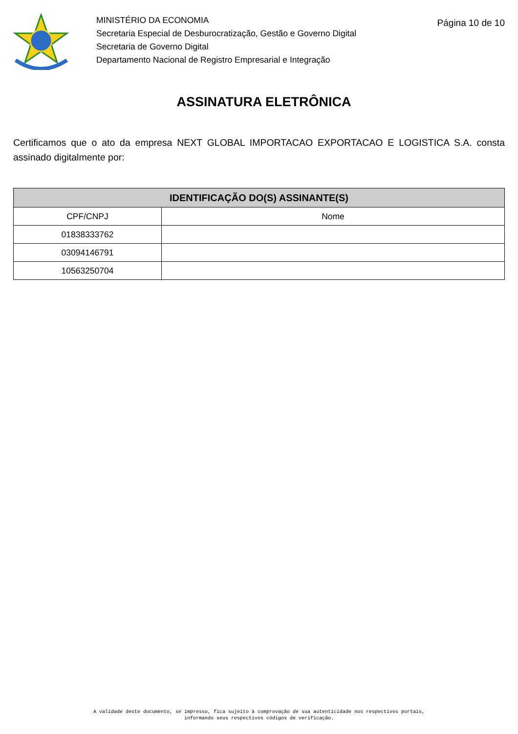MINISTÉRIO DA ECONOMIA
Secretaria Especial de Desburocratização, Gestão e Governo Digital
Secretaria de Governo Digital
Departamento Nacional de Registro Empresarial e Integração
Página 10 de 10
ASSINATURA ELETRÔNICA
Certificamos que o ato da empresa NEXT GLOBAL IMPORTACAO EXPORTACAO E LOGISTICA S.A. consta assinado digitalmente por:
| IDENTIFICAÇÃO DO(S) ASSINANTE(S) | |
| --- | --- |
| CPF/CNPJ | Nome |
| 01838333762 | |
| 03094146791 | |
| 10563250704 | |
A validade deste documento, se impresso, fica sujeito à comprovação de sua autenticidade nos respectivos portais,
informando seus respectivos códigos de verificação.